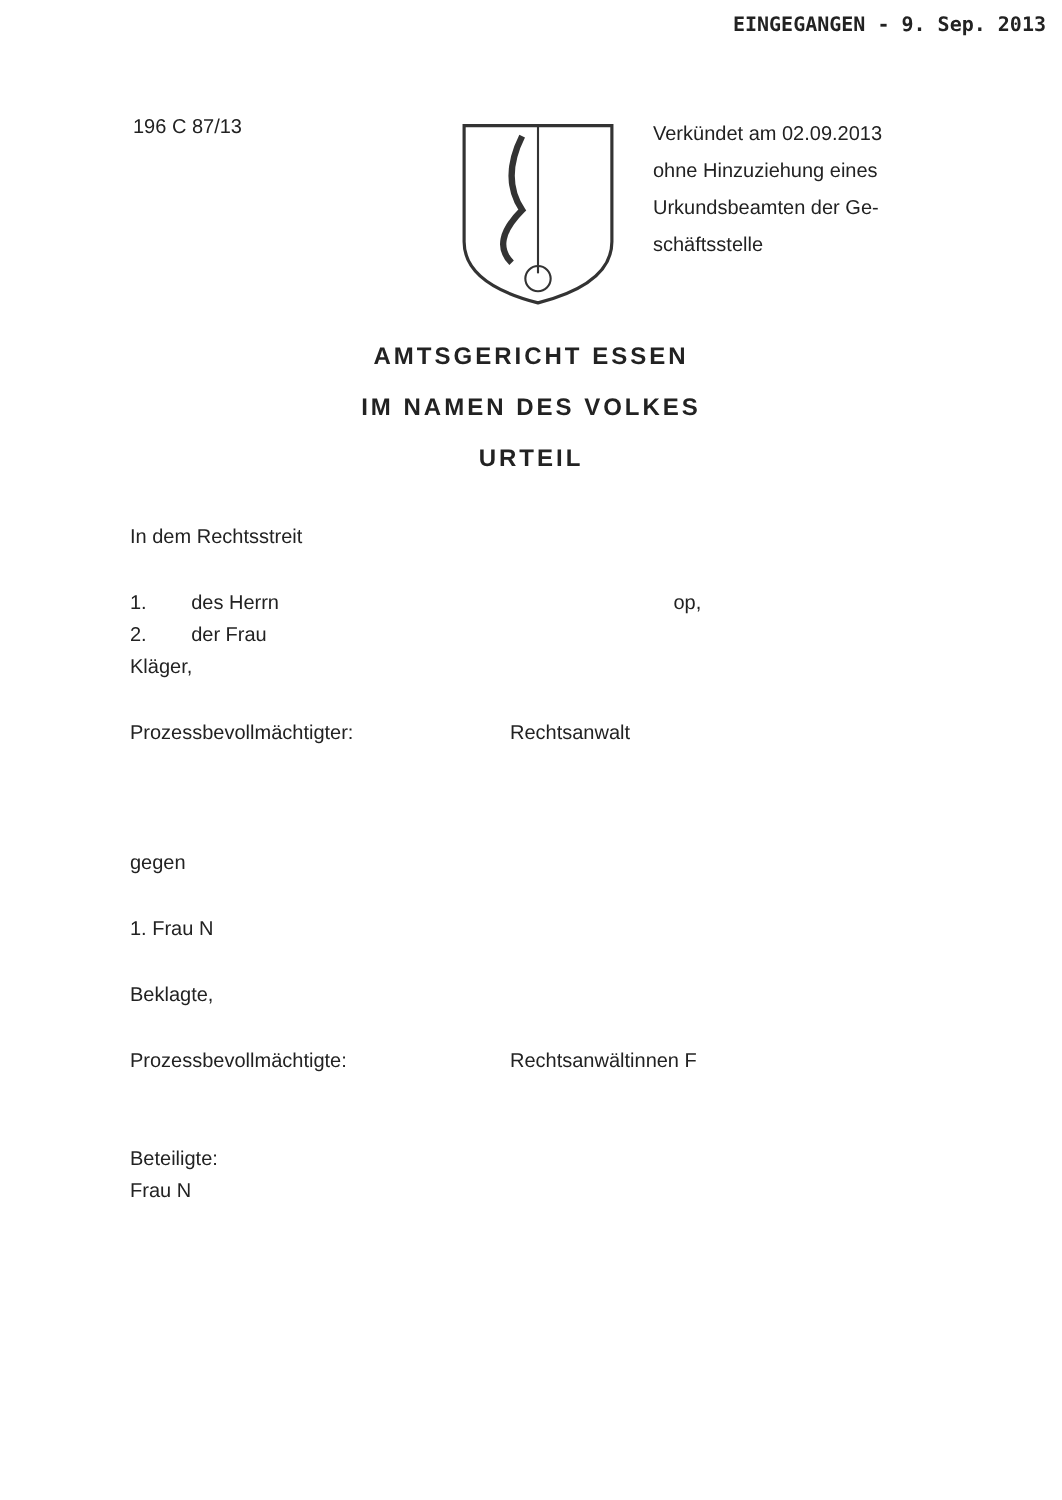EINGEGANGEN - 9. Sep. 2013
196 C 87/13
Verkündet am 02.09.2013
ohne Hinzuziehung eines
Urkundsbeamten der Ge-
schäftsstelle
AMTSGERICHT ESSEN
IM NAMEN DES VOLKES
URTEIL
In dem Rechtsstreit
1. des Herrn op,
2. der Frau
Kläger,
Prozessbevollmächtigter: Rechtsanwalt
gegen
1. Frau N
Beklagte,
Prozessbevollmächtigte: Rechtsanwältinnen F
Beteiligte:
Frau N